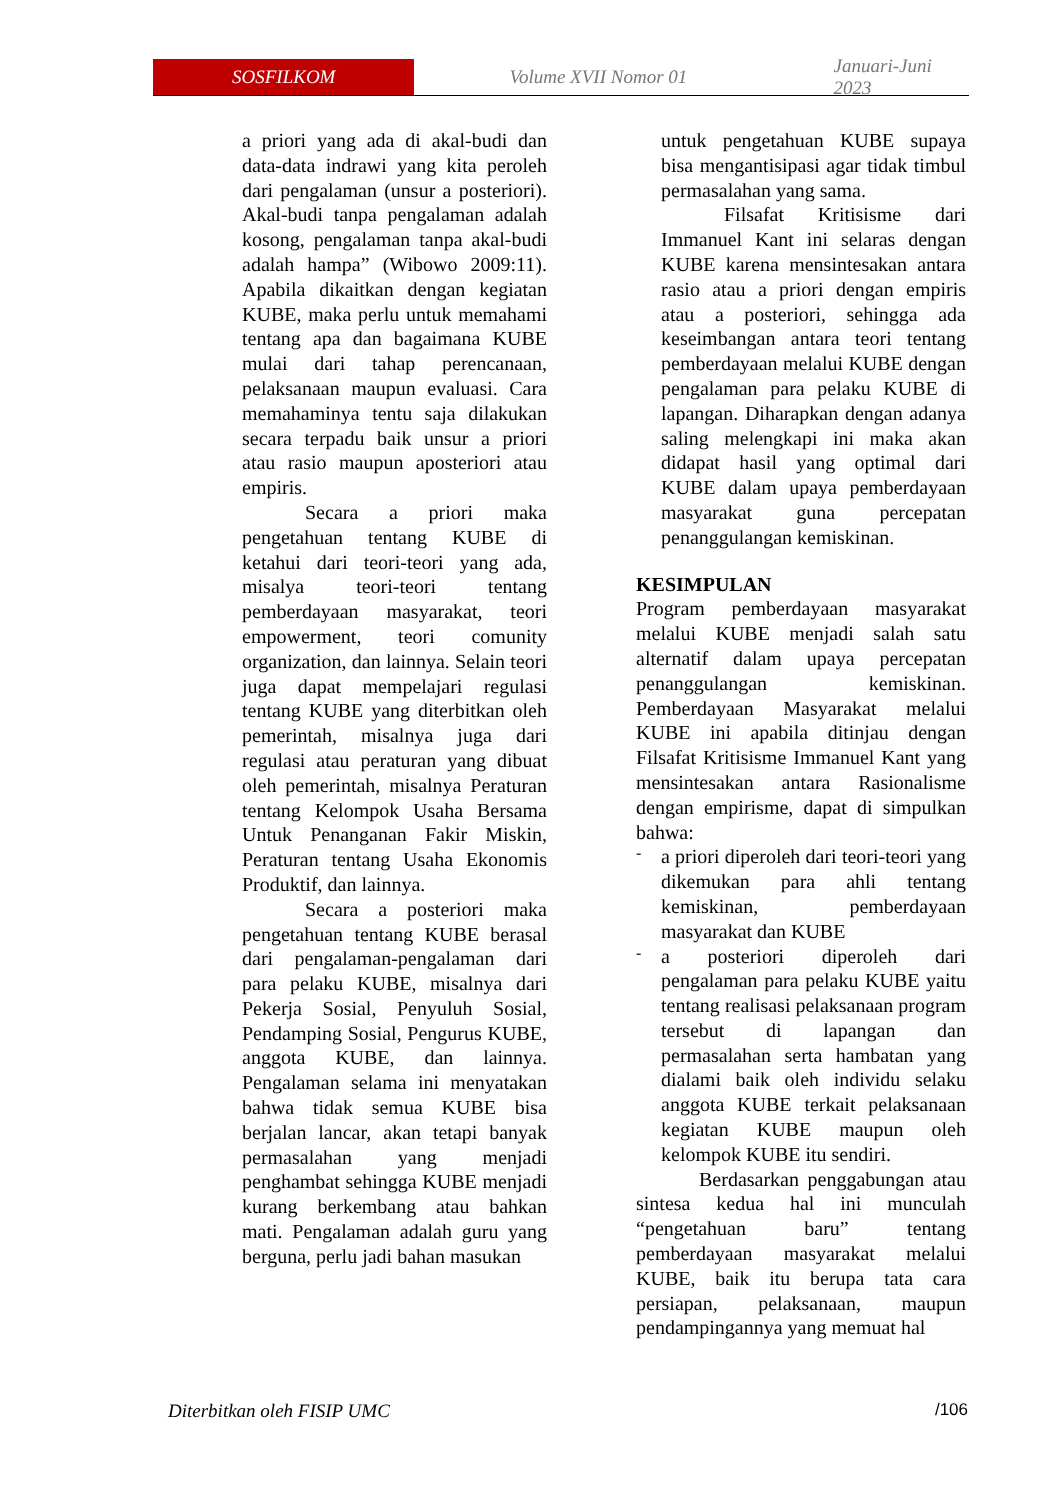SOSFILKOM
Volume XVII Nomor 01 Januari-Juni 2023
a priori yang ada di akal-budi dan data-data indrawi yang kita peroleh dari pengalaman (unsur a posteriori). Akal-budi tanpa pengalaman adalah kosong, pengalaman tanpa akal-budi adalah hampa” (Wibowo 2009:11). Apabila dikaitkan dengan kegiatan KUBE, maka perlu untuk memahami tentang apa dan bagaimana KUBE mulai dari tahap perencanaan, pelaksanaan maupun evaluasi. Cara memahaminya tentu saja dilakukan secara terpadu baik unsur a priori atau rasio maupun aposteriori atau empiris.
Secara a priori maka pengetahuan tentang KUBE di ketahui dari teori-teori yang ada, misalya teori-teori tentang pemberdayaan masyarakat, teori empowerment, teori comunity organization, dan lainnya. Selain teori juga dapat mempelajari regulasi tentang KUBE yang diterbitkan oleh pemerintah, misalnya juga dari regulasi atau peraturan yang dibuat oleh pemerintah, misalnya Peraturan tentang Kelompok Usaha Bersama Untuk Penanganan Fakir Miskin, Peraturan tentang Usaha Ekonomis Produktif, dan lainnya.
Secara a posteriori maka pengetahuan tentang KUBE berasal dari pengalaman-pengalaman dari para pelaku KUBE, misalnya dari Pekerja Sosial, Penyuluh Sosial, Pendamping Sosial, Pengurus KUBE, anggota KUBE, dan lainnya. Pengalaman selama ini menyatakan bahwa tidak semua KUBE bisa berjalan lancar, akan tetapi banyak permasalahan yang menjadi penghambat sehingga KUBE menjadi kurang berkembang atau bahkan mati. Pengalaman adalah guru yang berguna, perlu jadi bahan masukan
untuk pengetahuan KUBE supaya bisa mengantisipasi agar tidak timbul permasalahan yang sama.
Filsafat Kritisisme dari Immanuel Kant ini selaras dengan KUBE karena mensintesakan antara rasio atau a priori dengan empiris atau a posteriori, sehingga ada keseimbangan antara teori tentang pemberdayaan melalui KUBE dengan pengalaman para pelaku KUBE di lapangan. Diharapkan dengan adanya saling melengkapi ini maka akan didapat hasil yang optimal dari KUBE dalam upaya pemberdayaan masyarakat guna percepatan penanggulangan kemiskinan.
KESIMPULAN
Program pemberdayaan masyarakat melalui KUBE menjadi salah satu alternatif dalam upaya percepatan penanggulangan kemiskinan. Pemberdayaan Masyarakat melalui KUBE ini apabila ditinjau dengan Filsafat Kritisisme Immanuel Kant yang mensintesakan antara Rasionalisme dengan empirisme, dapat di simpulkan bahwa:
-
a priori diperoleh dari teori-teori yang dikemukan para ahli tentang kemiskinan, pemberdayaan masyarakat dan KUBE
-
a posteriori diperoleh dari pengalaman para pelaku KUBE yaitu tentang realisasi pelaksanaan program tersebut di lapangan dan permasalahan serta hambatan yang dialami baik oleh individu selaku anggota KUBE terkait pelaksanaan kegiatan KUBE maupun oleh kelompok KUBE itu sendiri.
Berdasarkan penggabungan atau sintesa kedua hal ini munculah “pengetahuan baru” tentang pemberdayaan masyarakat melalui KUBE, baik itu berupa tata cara persiapan, pelaksanaan, maupun pendampingannya yang memuat hal
Diterbitkan oleh FISIP UMC /106